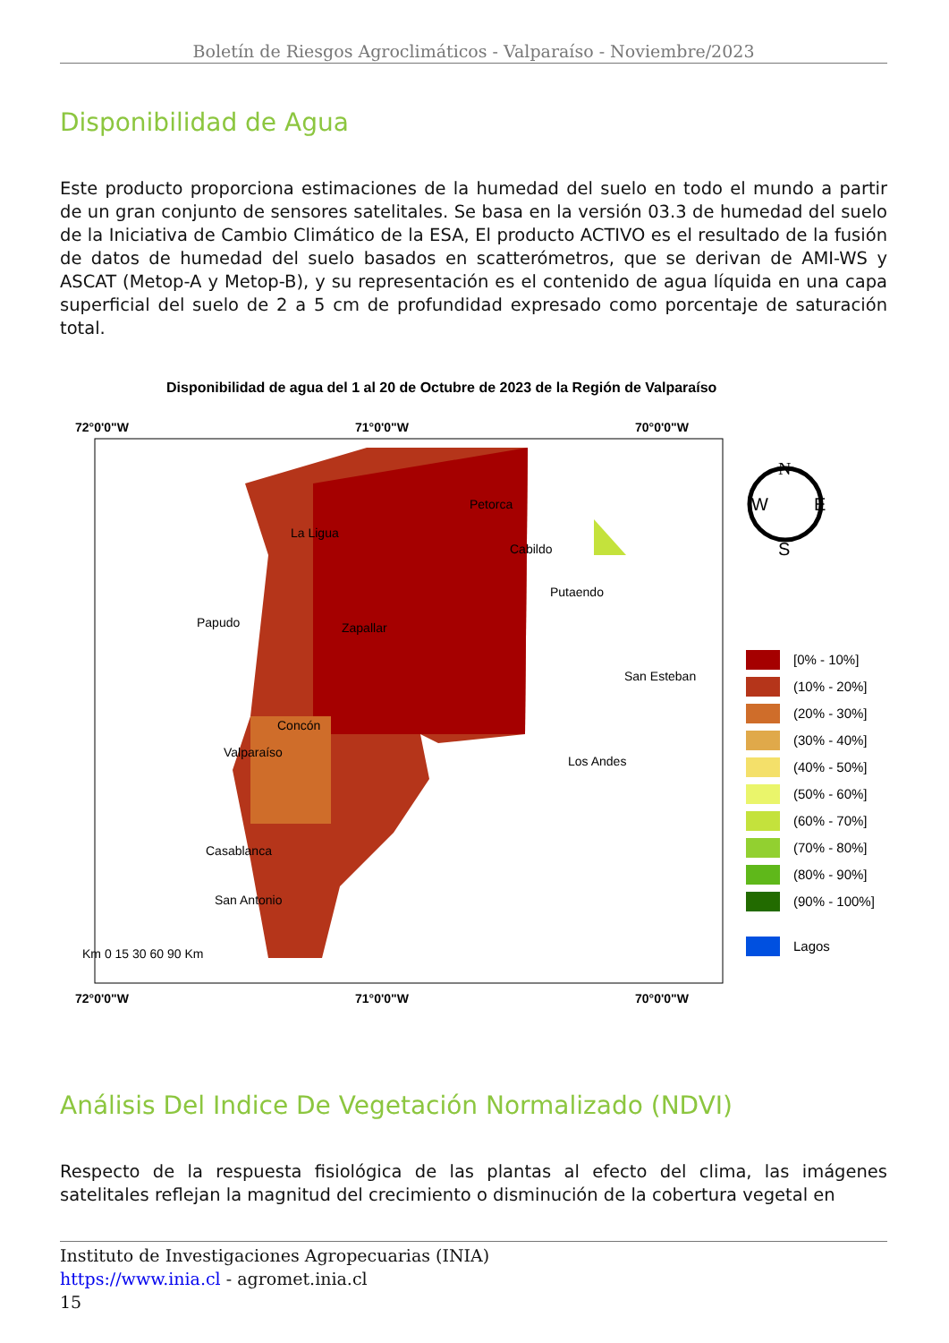Boletín de Riesgos Agroclimáticos - Valparaíso - Noviembre/2023
Disponibilidad de Agua
Este producto proporciona estimaciones de la humedad del suelo en todo el mundo a partir de un gran conjunto de sensores satelitales. Se basa en la versión 03.3 de humedad del suelo de la Iniciativa de Cambio Climático de la ESA, El producto ACTIVO es el resultado de la fusión de datos de humedad del suelo basados en scatterómetros, que se derivan de AMI-WS y ASCAT (Metop-A y Metop-B), y su representación es el contenido de agua líquida en una capa superficial del suelo de 2 a 5 cm de profundidad expresado como porcentaje de saturación total.
Disponibilidad de agua del 1 al 20 de Octubre de 2023 de la Región de Valparaíso
72°0'0"W
71°0'0"W
70°0'0"W
Petorca
La Ligua
Cabildo
Putaendo
Papudo
Zapallar
San Esteban
Concón
Valparaíso
Los Andes
Casablanca
San Antonio
Km 0 15 30 60 90 Km
72°0'0"W
71°0'0"W
70°0'0"W
N
W
E
S
[0% - 10%]
(10% - 20%]
(20% - 30%]
(30% - 40%]
(40% - 50%]
(50% - 60%]
(60% - 70%]
(70% - 80%]
(80% - 90%]
(90% - 100%]
Lagos
Análisis Del Indice De Vegetación Normalizado (NDVI)
Respecto de la respuesta fisiológica de las plantas al efecto del clima, las imágenes satelitales reflejan la magnitud del crecimiento o disminución de la cobertura vegetal en
Instituto de Investigaciones Agropecuarias (INIA)
https://www.inia.cl - agromet.inia.cl
15